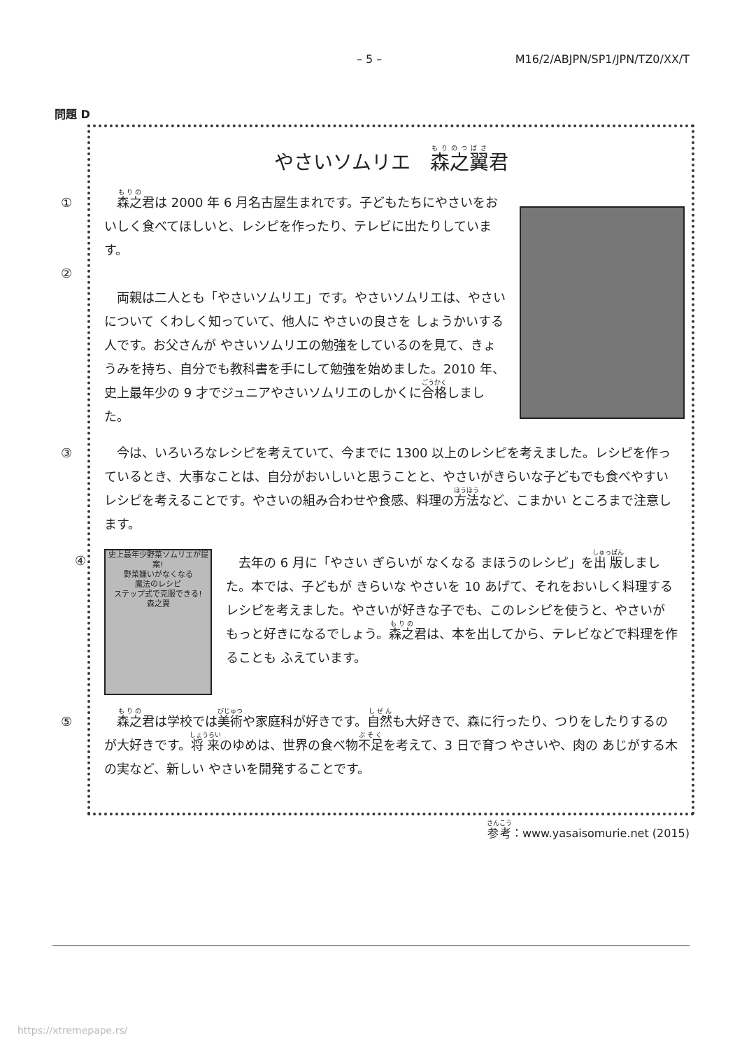– 5 – M16/2/ABJPN/SP1/JPN/TZ0/XX/T
問題 D
やさいソムリエ　森之翼君
①　森之君は 2000 年 6 月名古屋生まれです。子どもたちにやさいをおいしく食べてほしいと、レシピを作ったり、テレビに出たりしています。
②
　両親は二人とも「やさいソムリエ」です。やさいソムリエは、やさいについて くわしく知っていて、他人に やさいの良さを しょうかいする人です。お父さんが やさいソムリエの勉強をしているのを見て、きょうみを持ち、自分でも教科書を手にして勉強を始めました。2010 年、史上最年少の 9 才でジュニアやさいソムリエのしかくに合格しました。
③　今は、いろいろなレシピを考えていて、今までに 1300 以上のレシピを考えました。レシピを作っているとき、大事なことは、自分がおいしいと思うことと、やさいがきらいな子どもでも食べやすいレシピを考えることです。やさいの組み合わせや食感、料理の方法など、こまかい ところまで注意します。
④
史上最年少野菜ソムリエが提案!
野菜嫌いがなくなる
魔法のレシピ
ステップ式で克服できる!
森之翼
　去年の 6 月に「やさい ぎらいが なくなる まほうのレシピ」を出版しました。本では、子どもが きらいな やさいを 10 あげて、それをおいしく料理するレシピを考えました。やさいが好きな子でも、このレシピを使うと、やさいが もっと好きになるでしょう。森之君は、本を出してから、テレビなどで料理を作ることも ふえています。
⑤　森之君は学校では美術や家庭科が好きです。自然も大好きで、森に行ったり、つりをしたりするのが大好きです。将来のゆめは、世界の食べ物不足を考えて、3 日で育つ やさいや、肉の あじがする木の実など、新しい やさいを開発することです。
参考：www.yasaisomurie.net (2015)
https://xtremepape.rs/